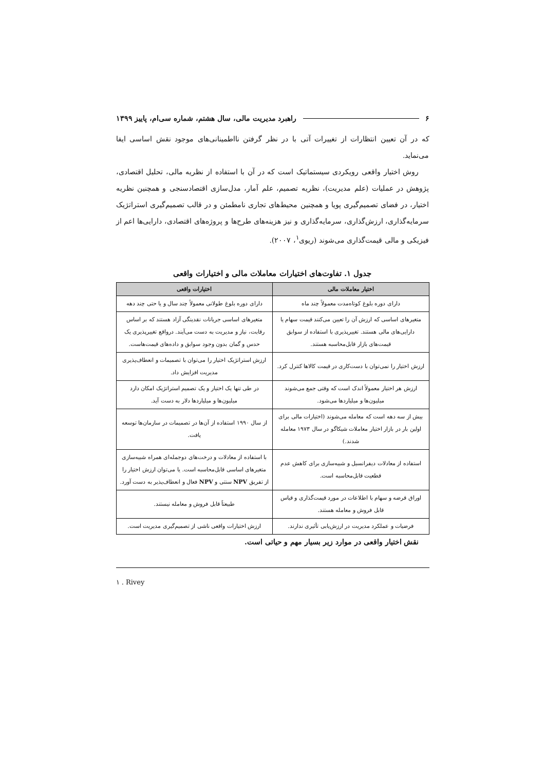۶ راهبرد مدیریت مالی، سال هشتم، شماره سی‌ام، پاییز ۱۳۹۹
که در آن تعیین انتظارات از تغییرات آتی با در نظر گرفتن نااطمینانی‌های موجود نقش اساسی ایفا می‌نماید.
روش اختیار واقعی رویکردی سیستماتیک است که در آن با استفاده از نظریه مالی، تحلیل اقتصادی، پژوهش در عملیات (علم مدیریت)، نظریه تصمیم، علم آمار، مدل‌سازی اقتصادسنجی و همچنین نظریه اختیار، در فضای تصمیم‌گیری پویا و همچنین محیط‌های تجاری نامطمئن و در قالب تصمیم‌گیری استراتژیک سرمایه‌گذاری، ارزش‌گذاری، سرمایه‌گذاری و نیز هزینه‌های طرح‌ها و پروژه‌های اقتصادی، دارایی‌ها اعم از فیزیکی و مالی قیمت‌گذاری می‌شوند (ریوی<sup>۱</sup>، ۲۰۰۷).
جدول ۱. تفاوت‌های اختیارات معاملات مالی و اختیارات واقعی
| اختیار معاملات مالی | اختیارات واقعی |
| --- | --- |
| دارای دوره بلوغ کوتاه‌مدت معمولاً چند ماه | دارای دوره بلوغ طولانی معمولاً چند سال و یا حتی چند دهه |
| متغیرهای اساسی که ارزش آن را تعیین می‌کنند قیمت سهام یا دارایی‌های مالی هستند. تغییرپذیری با استفاده از سوابق قیمت‌های بازار قابل‌محاسبه هستند. | متغیرهای اساسی جریانات نقدینگی آزاد هستند که بر اساس رقابت، نیاز و مدیریت به دست می‌آیند. درواقع تغییرپذیری یک حدس و گمان بدون وجود سوابق و داده‌های قیمت‌هاست. |
| ارزش اختیار را نمی‌توان با دست‌کاری در قیمت کالاها کنترل کرد. | ارزش استراتژیک اختیار را می‌توان با تصمیمات و انعطاف‌پذیری مدیریت افزایش داد. |
| ارزش هر اختیار معمولاً اندک است که وقتی جمع می‌شوند میلیون‌ها و میلیاردها می‌شود. | در طی تنها یک اختیار و یک تصمیم استراتژیک امکان دارد میلیون‌ها و میلیاردها دلار به دست آید. |
| بیش از سه دهه است که معامله می‌شوند (اختیارات مالی برای اولین بار در بازار اختیار معاملات شیکاگو در سال ۱۹۷۳ معامله شدند.) | از سال ۱۹۹۰ استفاده از آن‌ها در تصمیمات در سازمان‌ها توسعه یافت. |
| استفاده از معادلات دیفرانسیل و شبیه‌سازی برای کاهش عدم قطعیت قابل‌محاسبه است. | با استفاده از معادلات و درخت‌های دوجمله‌ای همراه شبیه‌سازی متغیرهای اساسی قابل‌محاسبه است. یا می‌توان ارزش اختیار را از تفریق NPV سنتی و NPV فعال و انعطاف‌پذیر به دست آورد. |
| اوراق قرضه و سهام با اطلاعات در مورد قیمت‌گذاری و قیاس قابل فروش و معامله هستند. | طبیعتاً قابل فروش و معامله نیستند. |
| فرضیات و عملکرد مدیریت در ارزش‌یابی تأثیری ندارند. | ارزش اختیارات واقعی ناشی از تصمیم‌گیری مدیریت است. |
نقش اختیار واقعی در موارد زیر بسیار مهم و حیاتی است.
۱ . Rivey